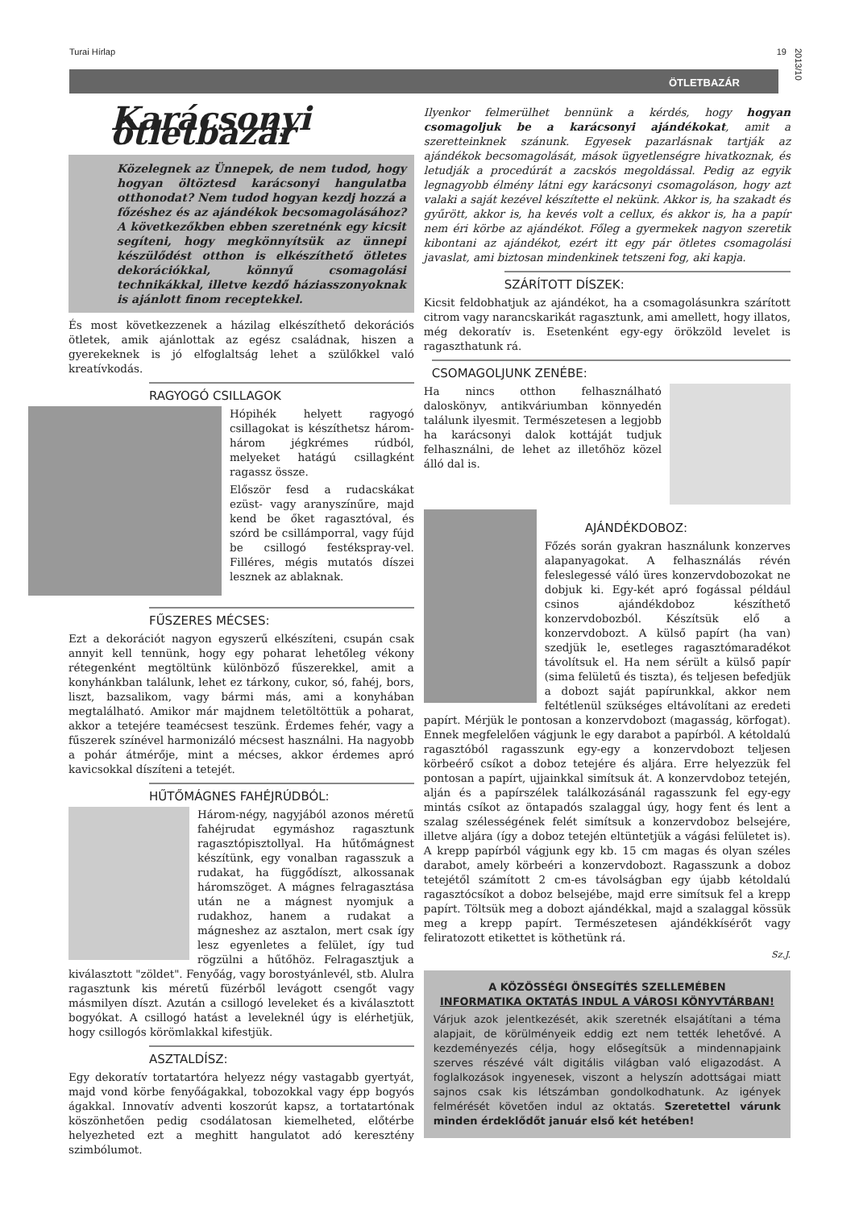Turai Hírlap 19
ÖTLETBAZÁR
2013/10
Karácsonyi ötletbazár
Közelegnek az Ünnepek, de nem tudod, hogy hogyan öltöztesd karácsonyi hangulatba otthonodat? Nem tudod hogyan kezdj hozzá a főzéshez és az ajándékok becsomagolásához? A következőkben ebben szeretnénk egy kicsit segíteni, hogy megkönnyítsük az ünnepi készülődést otthon is elkészíthető ötletes dekorációkkal, könnyű csomagolási technikákkal, illetve kezdő háziasszonyoknak is ajánlott finom receptekkel.
És most következzenek a házilag elkészíthető dekorációs ötletek, amik ajánlottak az egész családnak, hiszen a gyerekeknek is jó elfoglaltság lehet a szülőkkel való kreatívkodás.
RAGYOGÓ CSILLAGOK
Hópihék helyett ragyogó csillagokat is készíthetsz három-három jégkrémes rúdból, melyeket hatágú csillagként ragassz össze.
Először fesd a rudacskákat ezüst- vagy aranyszínűre, majd kend be őket ragasztóval, és szórd be csillámporral, vagy fújd be csillogó festékspray-vel. Filléres, mégis mutatós díszei lesznek az ablaknak.
FŰSZERES MÉCSES:
Ezt a dekorációt nagyon egyszerű elkészíteni, csupán csak annyit kell tennünk, hogy egy poharat lehetőleg vékony rétegenként megtöltünk különböző fűszerekkel, amit a konyhánkban találunk, lehet ez tárkony, cukor, só, fahéj, bors, liszt, bazsalikom, vagy bármi más, ami a konyhában megtalálható. Amikor már majdnem teletöltöttük a poharat, akkor a tetejére teamécsest teszünk. Érdemes fehér, vagy a fűszerek színével harmonizáló mécsest használni. Ha nagyobb a pohár átmérője, mint a mécses, akkor érdemes apró kavicsokkal díszíteni a tetejét.
HŰTŐMÁGNES FAHÉJRÚDBÓL:
Három-négy, nagyjából azonos méretű fahéjrudat egymáshoz ragasztunk ragasztópisztollyal. Ha hűtőmágnest készítünk, egy vonalban ragasszuk a rudakat, ha függődíszt, alkossanak háromszöget. A mágnes felragasztása után ne a mágnest nyomjuk a rudakhoz, hanem a rudakat a mágneshez az asztalon, mert csak így lesz egyenletes a felület, így tud rögzülni a hűtőhöz. Felragasztjuk a kiválasztott "zöldet". Fenyőág, vagy borostyánlevél, stb. Alulra ragasztunk kis méretű füzérből levágott csengőt vagy másmilyen díszt. Azután a csillogó leveleket és a kiválasztott bogyókat. A csillogó hatást a leveleknél úgy is elérhetjük, hogy csillogós körömlakkal kifestjük.
ASZTALDÍSZ:
Egy dekoratív tortatartóra helyezz négy vastagabb gyertyát, majd vond körbe fenyőágakkal, tobozokkal vagy épp bogyós ágakkal. Innovatív adventi koszorút kapsz, a tortatartónak köszönhetően pedig csodálatosan kiemelheted, előtérbe helyezheted ezt a meghitt hangulatot adó keresztény szimbólumot.
Ilyenkor felmerülhet bennünk a kérdés, hogy hogyan csomagoljuk be a karácsonyi ajándékokat, amit a szeretteinknek szánunk. Egyesek pazarlásnak tartják az ajándékok becsomagolását, mások ügyetlenségre hivatkoznak, és letudják a procedúrát a zacskós megoldással. Pedig az egyik legnagyobb élmény látni egy karácsonyi csomagoláson, hogy azt valaki a saját kezével készítette el nekünk. Akkor is, ha szakadt és gyűrött, akkor is, ha kevés volt a cellux, és akkor is, ha a papír nem éri körbe az ajándékot. Főleg a gyermekek nagyon szeretik kibontani az ajándékot, ezért itt egy pár ötletes csomagolási javaslat, ami biztosan mindenkinek tetszeni fog, aki kapja.
SZÁRÍTOTT DÍSZEK:
Kicsit feldobhatjuk az ajándékot, ha a csomagolásunkra szárított citrom vagy narancskarikát ragasztunk, ami amellett, hogy illatos, még dekoratív is. Esetenként egy-egy örökzöld levelet is ragaszthatunk rá.
CSOMAGOLJUNK ZENÉBE:
Ha nincs otthon felhasználható daloskönyv, antikváriumban könnyedén találunk ilyesmit. Természetesen a legjobb ha karácsonyi dalok kottáját tudjuk felhasználni, de lehet az illetőhöz közel álló dal is.
AJÁNDÉKDOBOZ:
Főzés során gyakran használunk konzerves alapanyagokat. A felhasználás révén feleslegessé váló üres konzervdobozokat ne dobjuk ki. Egy-két apró fogással például csinos ajándékdoboz készíthető konzervdobozból. Készítsük elő a konzervdobozt. A külső papírt (ha van) szedjük le, esetleges ragasztómaradékot távolítsuk el. Ha nem sérült a külső papír (sima felületű és tiszta), és teljesen befedjük a dobozt saját papírunkkal, akkor nem feltétlenül szükséges eltávolítani az eredeti papírt. Mérjük le pontosan a konzervdobozt (magasság, körfogat). Ennek megfelelően vágjunk le egy darabot a papírból. A kétoldalú ragasztóból ragasszunk egy-egy a konzervdobozt teljesen körbeérő csíkot a doboz tetejére és aljára. Erre helyezzük fel pontosan a papírt, ujjainkkal simítsuk át. A konzervdoboz tetején, alján és a papírszélek találkozásánál ragasszunk fel egy-egy mintás csíkot az öntapadós szalaggal úgy, hogy fent és lent a szalag szélességének felét simítsuk a konzervdoboz belsejére, illetve aljára (így a doboz tetején eltüntetjük a vágási felületet is). A krepp papírból vágjunk egy kb. 15 cm magas és olyan széles darabot, amely körbeéri a konzervdobozt. Ragasszunk a doboz tetejétől számított 2 cm-es távolságban egy újabb kétoldalú ragasztócsíkot a doboz belsejébe, majd erre simítsuk fel a krepp papírt. Töltsük meg a dobozt ajándékkal, majd a szalaggal kössük meg a krepp papírt. Természetesen ajándékkísérőt vagy feliratozott etikettet is köthetünk rá.
Sz.J.
A KÖZÖSSÉGI ÖNSEGÍTÉS SZELLEMÉBEN
INFORMATIKA OKTATÁS INDUL A VÁROSI KÖNYVTÁRBAN!
Várjuk azok jelentkezését, akik szeretnék elsajátítani a téma alapjait, de körülményeik eddig ezt nem tették lehetővé. A kezdeményezés célja, hogy elősegítsük a mindennapjaink szerves részévé vált digitális világban való eligazodást. A foglalkozások ingyenesek, viszont a helyszín adottságai miatt sajnos csak kis létszámban gondolkodhatunk. Az igények felmérését követően indul az oktatás. Szeretettel várunk minden érdeklődőt január első két hetében!